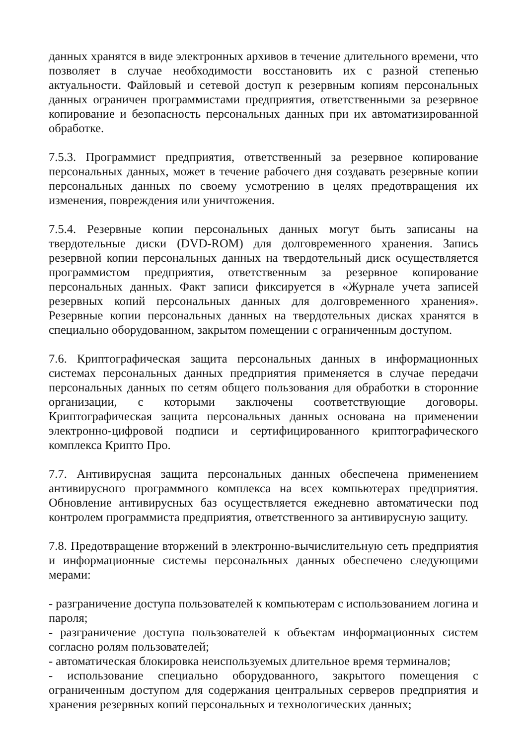данных хранятся в виде электронных архивов в течение длительного времени, что позволяет в случае необходимости восстановить их с разной степенью актуальности. Файловый и сетевой доступ к резервным копиям персональных данных ограничен программистами предприятия, ответственными за резервное копирование и безопасность персональных данных при их автоматизированной обработке.
7.5.3. Программист предприятия, ответственный за резервное копирование персональных данных, может в течение рабочего дня создавать резервные копии персональных данных по своему усмотрению в целях предотвращения их изменения, повреждения или уничтожения.
7.5.4. Резервные копии персональных данных могут быть записаны на твердотельные диски (DVD-ROM) для долговременного хранения. Запись резервной копии персональных данных на твердотельный диск осуществляется программистом предприятия, ответственным за резервное копирование персональных данных. Факт записи фиксируется в «Журнале учета записей резервных копий персональных данных для долговременного хранения». Резервные копии персональных данных на твердотельных дисках хранятся в специально оборудованном, закрытом помещении с ограниченным доступом.
7.6. Криптографическая защита персональных данных в информационных системах персональных данных предприятия применяется в случае передачи персональных данных по сетям общего пользования для обработки в сторонние организации, с которыми заключены соответствующие договоры. Криптографическая защита персональных данных основана на применении электронно-цифровой подписи и сертифицированного криптографического комплекса Крипто Про.
7.7. Антивирусная защита персональных данных обеспечена применением антивирусного программного комплекса на всех компьютерах предприятия. Обновление антивирусных баз осуществляется ежедневно автоматически под контролем программиста предприятия, ответственного за антивирусную защиту.
7.8. Предотвращение вторжений в электронно-вычислительную сеть предприятия и информационные системы персональных данных обеспечено следующими мерами:
- разграничение доступа пользователей к компьютерам с использованием логина и пароля;
- разграничение доступа пользователей к объектам информационных систем согласно ролям пользователей;
- автоматическая блокировка неиспользуемых длительное время терминалов;
- использование специально оборудованного, закрытого помещения с ограниченным доступом для содержания центральных серверов предприятия и хранения резервных копий персональных и технологических данных;